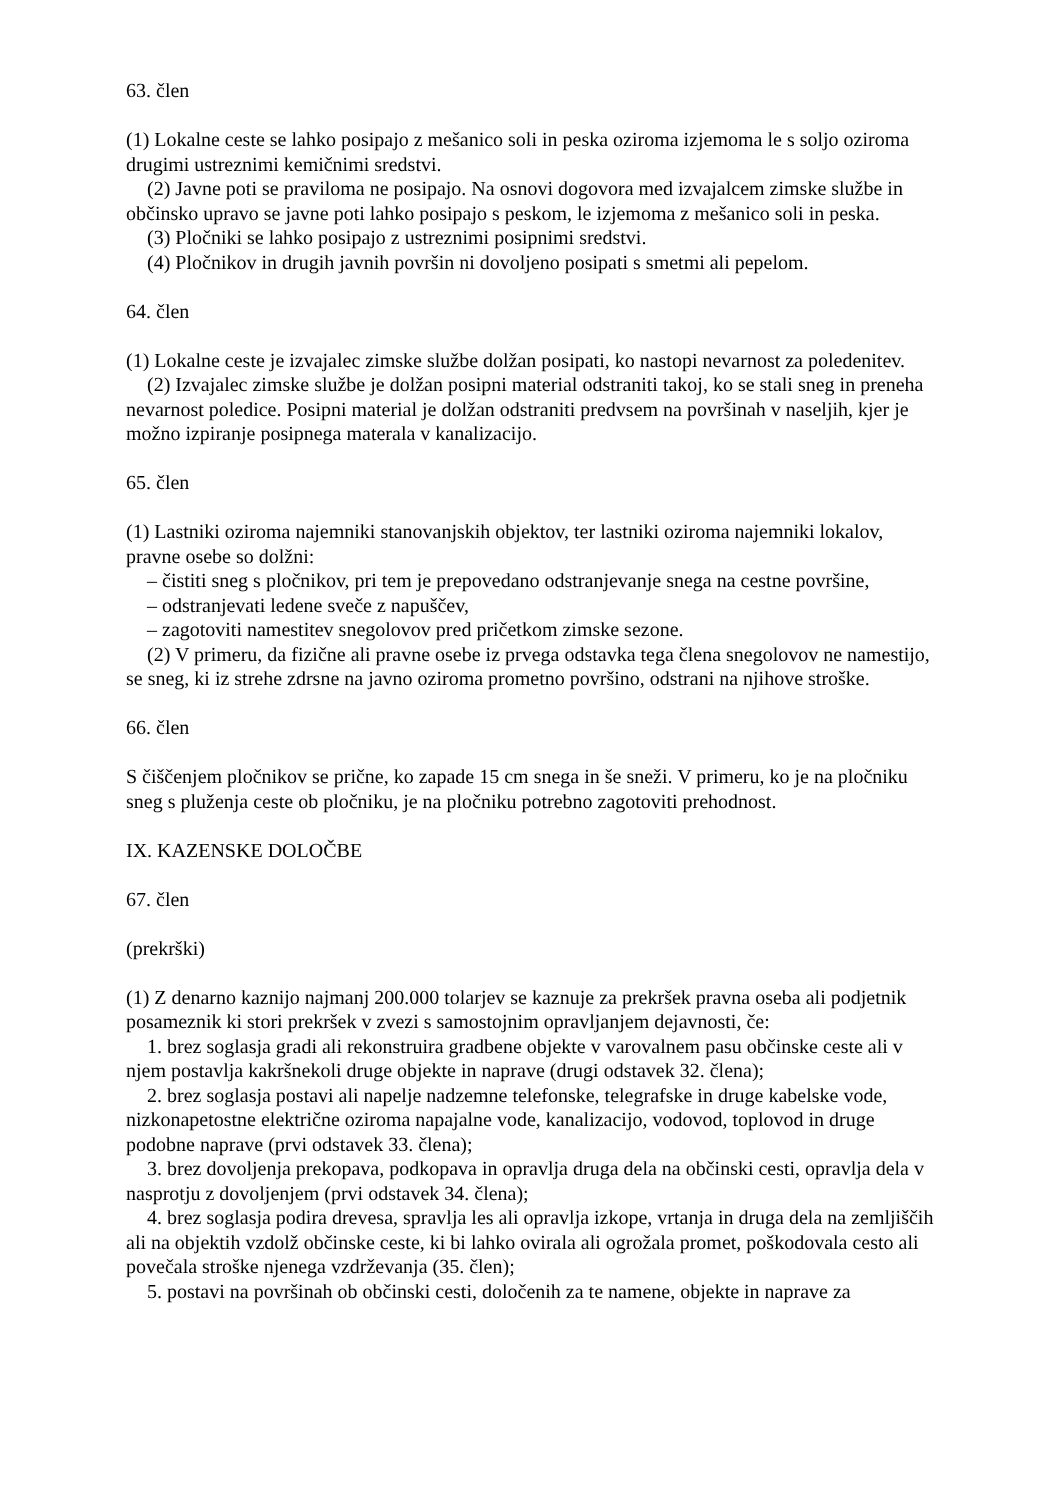63. člen
(1) Lokalne ceste se lahko posipajo z mešanico soli in peska oziroma izjemoma le s soljo oziroma drugimi ustreznimi kemičnimi sredstvi.
(2) Javne poti se praviloma ne posipajo. Na osnovi dogovora med izvajalcem zimske službe in občinsko upravo se javne poti lahko posipajo s peskom, le izjemoma z mešanico soli in peska.
(3) Pločniki se lahko posipajo z ustreznimi posipnimi sredstvi.
(4) Pločnikov in drugih javnih površin ni dovoljeno posipati s smetmi ali pepelom.
64. člen
(1) Lokalne ceste je izvajalec zimske službe dolžan posipati, ko nastopi nevarnost za poledenitev.
(2) Izvajalec zimske službe je dolžan posipni material odstraniti takoj, ko se stali sneg in preneha nevarnost poledice. Posipni material je dolžan odstraniti predvsem na površinah v naseljih, kjer je možno izpiranje posipnega materala v kanalizacijo.
65. člen
(1) Lastniki oziroma najemniki stanovanjskih objektov, ter lastniki oziroma najemniki lokalov, pravne osebe so dolžni:
– čistiti sneg s pločnikov, pri tem je prepovedano odstranjevanje snega na cestne površine,
– odstranjevati ledene sveče z napuščev,
– zagotoviti namestitev snegolovov pred pričetkom zimske sezone.
(2) V primeru, da fizične ali pravne osebe iz prvega odstavka tega člena snegolovov ne namestijo, se sneg, ki iz strehe zdrsne na javno oziroma prometno površino, odstrani na njihove stroške.
66. člen
S čiščenjem pločnikov se prične, ko zapade 15 cm snega in še sneži. V primeru, ko je na pločniku sneg s pluženja ceste ob pločniku, je na pločniku potrebno zagotoviti prehodnost.
IX. KAZENSKE DOLOČBE
67. člen
(prekrški)
(1) Z denarno kaznijo najmanj 200.000 tolarjev se kaznuje za prekršek pravna oseba ali podjetnik posameznik ki stori prekršek v zvezi s samostojnim opravljanjem dejavnosti, če:
1. brez soglasja gradi ali rekonstruira gradbene objekte v varovalnem pasu občinske ceste ali v njem postavlja kakršnekoli druge objekte in naprave (drugi odstavek 32. člena);
2. brez soglasja postavi ali napelje nadzemne telefonske, telegrafske in druge kabelske vode, nizkonapetostne električne oziroma napajalne vode, kanalizacijo, vodovod, toplovod in druge podobne naprave (prvi odstavek 33. člena);
3. brez dovoljenja prekopava, podkopava in opravlja druga dela na občinski cesti, opravlja dela v nasprotju z dovoljenjem (prvi odstavek 34. člena);
4. brez soglasja podira drevesa, spravlja les ali opravlja izkope, vrtanja in druga dela na zemljiščih ali na objektih vzdolž občinske ceste, ki bi lahko ovirala ali ogrožala promet, poškodovala cesto ali povečala stroške njenega vzdrževanja (35. člen);
5. postavi na površinah ob občinski cesti, določenih za te namene, objekte in naprave za